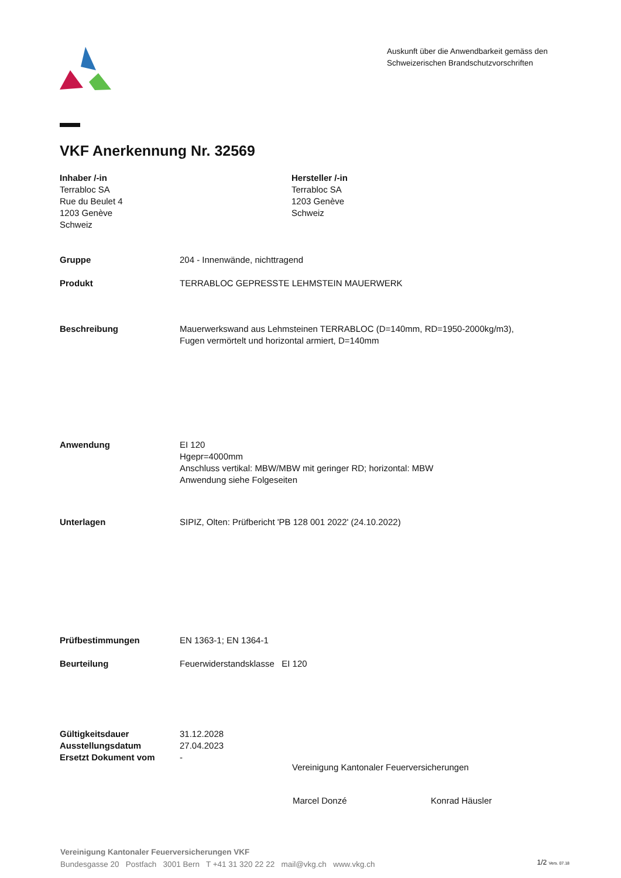Auskunft über die Anwendbarkeit gemäss den Schweizerischen Brandschutzvorschriften
VKF Anerkennung Nr. 32569
Inhaber /-in
Terrabloc SA
Rue du Beulet 4
1203 Genève
Schweiz
Hersteller /-in
Terrabloc SA
1203 Genève
Schweiz
Gruppe 204 - Innenwände, nichttragend
Produkt TERRABLOC GEPRESSTE LEHMSTEIN MAUERWERK
Beschreibung Mauerwerkswand aus Lehmsteinen TERRABLOC (D=140mm, RD=1950-2000kg/m3),
Fugen vermörtelt und horizontal armiert, D=140mm
Anwendung EI 120
Hgepr=4000mm
Anschluss vertikal: MBW/MBW mit geringer RD; horizontal: MBW
Anwendung siehe Folgeseiten
Unterlagen SIPIZ, Olten: Prüfbericht 'PB 128 001 2022' (24.10.2022)
Prüfbestimmungen EN 1363-1; EN 1364-1
Beurteilung Feuerwiderstandsklasse EI 120
Gültigkeitsdauer
Ausstellungsdatum
Ersetzt Dokument vom
31.12.2028
27.04.2023
-
Vereinigung Kantonaler Feuerversicherungen
Marcel Donzé Konrad Häusler
Vereinigung Kantonaler Feuerversicherungen VKF
Bundesgasse 20 Postfach 3001 Bern T +41 31 320 22 22 mail@vkg.ch www.vkg.ch
1/2 Vers. 07.18